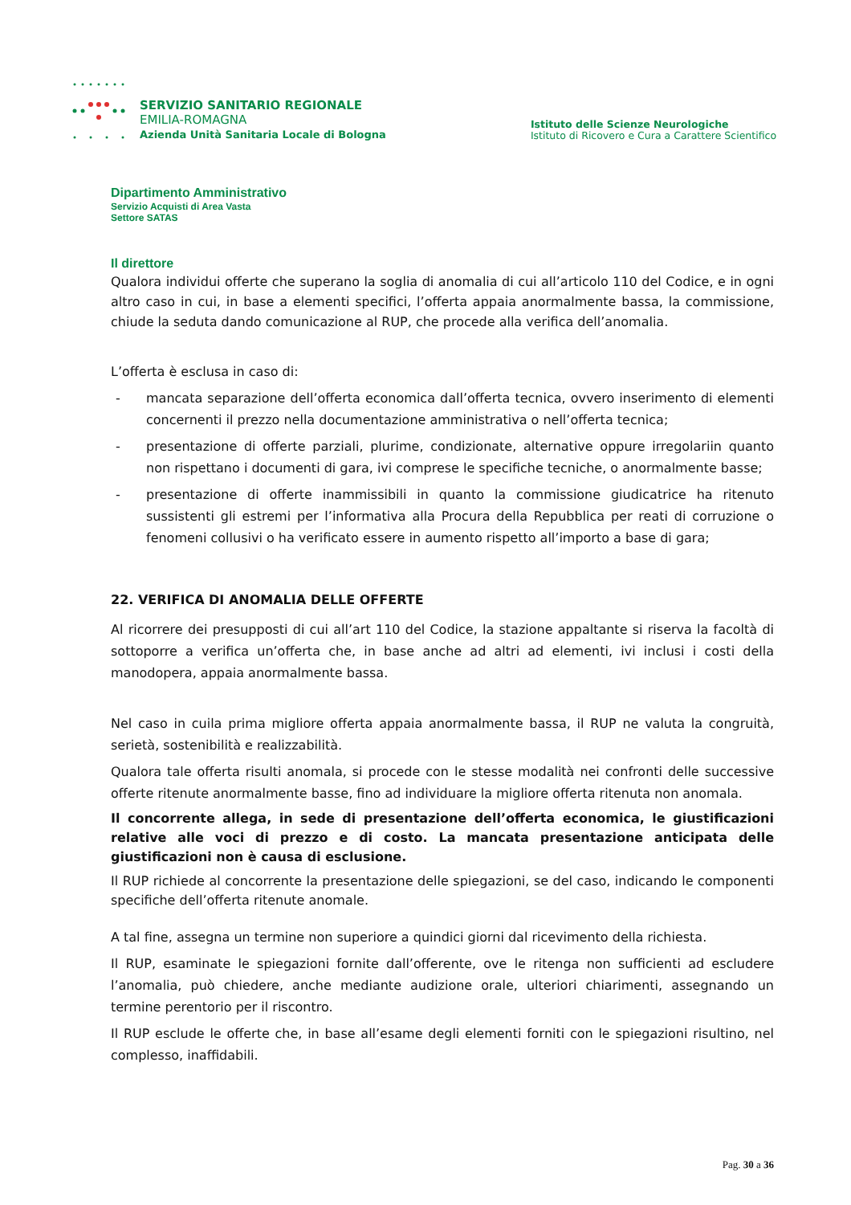SERVIZIO SANITARIO REGIONALE
EMILIA-ROMAGNA
Azienda Unità Sanitaria Locale di Bologna
Istituto delle Scienze Neurologiche
Istituto di Ricovero e Cura a Carattere Scientifico
Dipartimento Amministrativo
Servizio Acquisti di Area Vasta
Settore SATAS
Il direttore
Qualora individui offerte che superano la soglia di anomalia di cui all’articolo 110 del Codice, e in ogni altro caso in cui, in base a elementi specifici, l’offerta appaia anormalmente bassa, la commissione, chiude la seduta dando comunicazione al RUP, che procede alla verifica dell’anomalia.
L’offerta è esclusa in caso di:
- mancata separazione dell’offerta economica dall’offerta tecnica, ovvero inserimento di elementi concernenti il prezzo nella documentazione amministrativa o nell’offerta tecnica;
- presentazione di offerte parziali, plurime, condizionate, alternative oppure irregolariin quanto non rispettano i documenti di gara, ivi comprese le specifiche tecniche, o anormalmente basse;
- presentazione di offerte inammissibili in quanto la commissione giudicatrice ha ritenuto sussistenti gli estremi per l’informativa alla Procura della Repubblica per reati di corruzione o fenomeni collusivi o ha verificato essere in aumento rispetto all’importo a base di gara;
22. VERIFICA DI ANOMALIA DELLE OFFERTE
Al ricorrere dei presupposti di cui all’art 110 del Codice, la stazione appaltante si riserva la facoltà di sottoporre a verifica un’offerta che, in base anche ad altri ad elementi, ivi inclusi i costi della manodopera, appaia anormalmente bassa.
Nel caso in cuila prima migliore offerta appaia anormalmente bassa, il RUP ne valuta la congruità, serietà, sostenibilità e realizzabilità.
Qualora tale offerta risulti anomala, si procede con le stesse modalità nei confronti delle successive offerte ritenute anormalmente basse, fino ad individuare la migliore offerta ritenuta non anomala.
Il concorrente allega, in sede di presentazione dell’offerta economica, le giustificazioni relative alle voci di prezzo e di costo. La mancata presentazione anticipata delle giustificazioni non è causa di esclusione.
Il RUP richiede al concorrente la presentazione delle spiegazioni, se del caso, indicando le componenti specifiche dell’offerta ritenute anomale.
A tal fine, assegna un termine non superiore a quindici giorni dal ricevimento della richiesta.
Il RUP, esaminate le spiegazioni fornite dall’offerente, ove le ritenga non sufficienti ad escludere l’anomalia, può chiedere, anche mediante audizione orale, ulteriori chiarimenti, assegnando un termine perentorio per il riscontro.
Il RUP esclude le offerte che, in base all’esame degli elementi forniti con le spiegazioni risultino, nel complesso, inaffidabili.
Pag. 30 a 36